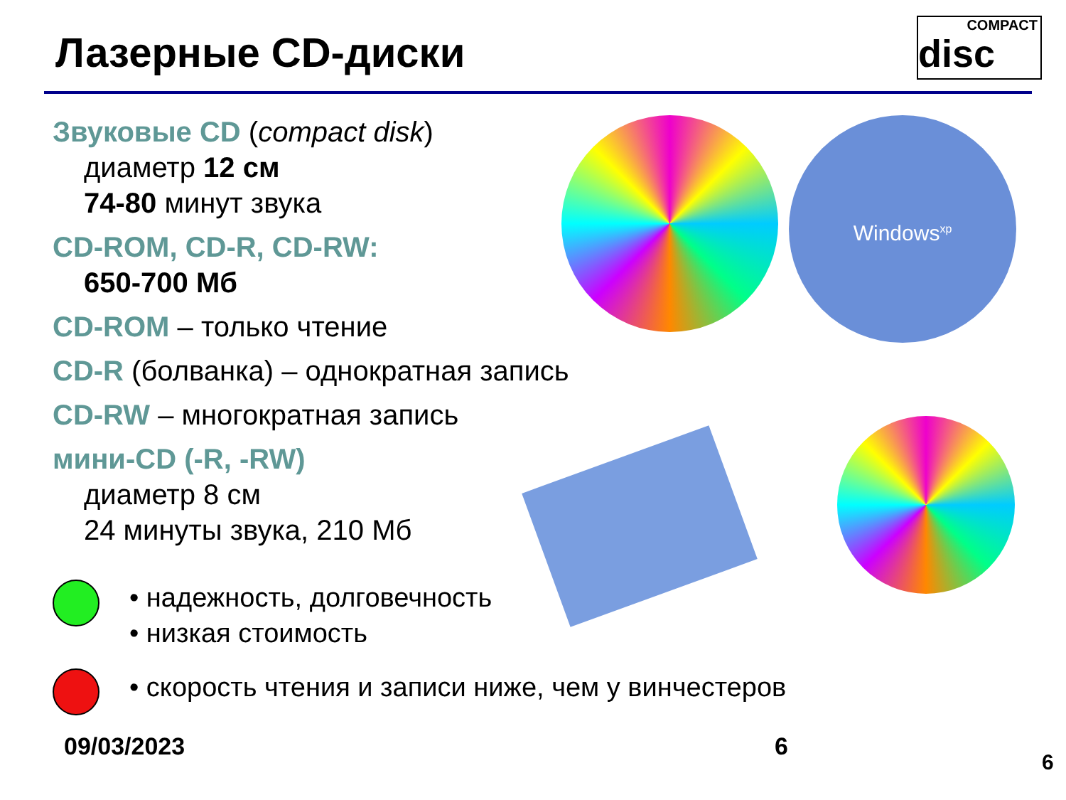Лазерные CD-диски
COMPACT
disc
Звуковые CD (compact disk)
диаметр 12 см
74-80 минут звука
CD-ROM, CD-R, CD-RW:
650-700 Мб
CD-ROM – только чтение
CD-R (болванка) – однократная запись
CD-RW – многократная запись
мини-CD (-R, -RW)
диаметр 8 см
24 минуты звука, 210 Мб
Windows<sup>xp</sup>
• надежность, долговечность
• низкая стоимость
• скорость чтения и записи ниже, чем у винчестеров
09/03/2023 6
6